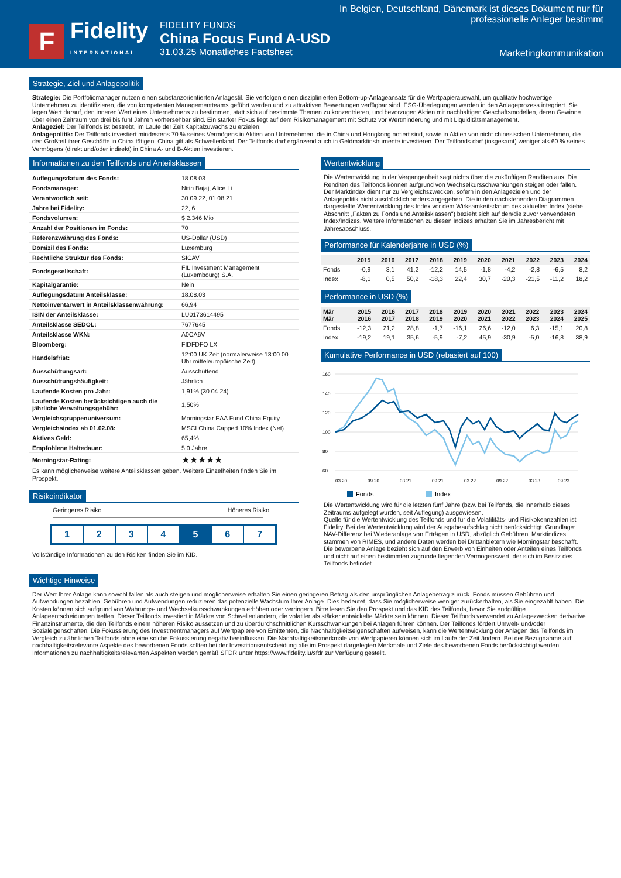F
Fidelity
INTERNATIONAL
FIDELITY FUNDS
China Focus Fund A-USD
31.03.25 Monatliches Factsheet
In Belgien, Deutschland, Dänemark ist dieses Dokument nur für professionelle Anleger bestimmt
Marketingkommunikation
Strategie, Ziel und Anlagepolitik
Strategie: Die Portfoliomanager nutzen einen substanzorientierten Anlagestil. Sie verfolgen einen disziplinierten Bottom-up-Anlageansatz für die Wertpapierauswahl, um qualitativ hochwertige Unternehmen zu identifizieren, die von kompetenten Managementteams geführt werden und zu attraktiven Bewertungen verfügbar sind. ESG-Überlegungen werden in den Anlageprozess integriert. Sie legen Wert darauf, den inneren Wert eines Unternehmens zu bestimmen, statt sich auf bestimmte Themen zu konzentrieren, und bevorzugen Aktien mit nachhaltigen Geschäftsmodellen, deren Gewinne über einen Zeitraum von drei bis fünf Jahren vorhersehbar sind. Ein starker Fokus liegt auf dem Risikomanagement mit Schutz vor Wertminderung und mit Liquiditätsmanagement.
Anlageziel: Der Teilfonds ist bestrebt, im Laufe der Zeit Kapitalzuwachs zu erzielen.
Anlagepolitik: Der Teilfonds investiert mindestens 70 % seines Vermögens in Aktien von Unternehmen, die in China und Hongkong notiert sind, sowie in Aktien von nicht chinesischen Unternehmen, die den Großteil ihrer Geschäfte in China tätigen. China gilt als Schwellenland. Der Teilfonds darf ergänzend auch in Geldmarktinstrumente investieren. Der Teilfonds darf (insgesamt) weniger als 60 % seines Vermögens (direkt und/oder indirekt) in China A- und B-Aktien investieren.
Informationen zu den Teilfonds und Anteilsklassen
| Auflegungsdatum des Fonds: | 18.08.03 |
| Fondsmanager: | Nitin Bajaj, Alice Li |
| Verantwortlich seit: | 30.09.22, 01.08.21 |
| Jahre bei Fidelity: | 22, 6 |
| Fondsvolumen: | $ 2.346 Mio |
| Anzahl der Positionen im Fonds: | 70 |
| Referenzwährung des Fonds: | US-Dollar (USD) |
| Domizil des Fonds: | Luxemburg |
| Rechtliche Struktur des Fonds: | SICAV |
| Fondsgesellschaft: | FIL Investment Management (Luxembourg) S.A. |
| Kapitalgarantie: | Nein |
| Auflegungsdatum Anteilsklasse: | 18.08.03 |
| Nettoinventarwert in Anteilsklassenwährung: | 66,94 |
| ISIN der Anteilsklasse: | LU0173614495 |
| Anteilsklasse SEDOL: | 7677645 |
| Anteilsklasse WKN: | A0CA6V |
| Bloomberg: | FIDFDFO LX |
| Handelsfrist: | 12:00 UK Zeit (normalerweise 13:00.00 Uhr mitteleuropäische Zeit) |
| Ausschüttungsart: | Ausschüttend |
| Ausschüttungshäufigkeit: | Jährlich |
| Laufende Kosten pro Jahr: | 1,91% (30.04.24) |
| Laufende Kosten berücksichtigen auch die jährliche Verwaltungsgebühr: | 1,50% |
| Vergleichsgruppenuniversum: | Morningstar EAA Fund China Equity |
| Vergleichsindex ab 01.02.08: | MSCI China Capped 10% Index (Net) |
| Aktives Geld: | 65,4% |
| Empfohlene Haltedauer: | 5,0 Jahre |
| Morningstar-Rating: | ★★★★★ |
Es kann möglicherweise weitere Anteilsklassen geben. Weitere Einzelheiten finden Sie im Prospekt.
Risikoindikator
Geringeres Risiko Höheres Risiko
1 2 3 4 5 6 7
Vollständige Informationen zu den Risiken finden Sie im KID.
Wertentwicklung
Die Wertentwicklung in der Vergangenheit sagt nichts über die zukünftigen Renditen aus. Die Renditen des Teilfonds können aufgrund von Wechselkursschwankungen steigen oder fallen. Der Marktindex dient nur zu Vergleichszwecken, sofern in den Anlagezielen und der Anlagepolitik nicht ausdrücklich anders angegeben. Die in den nachstehenden Diagrammen dargestellte Wertentwicklung des Index vor dem Wirksamkeitsdatum des aktuellen Index (siehe Abschnitt „Fakten zu Fonds und Anteilsklassen") bezieht sich auf den/die zuvor verwendeten Index/Indizes. Weitere Informationen zu diesen Indizes erhalten Sie im Jahresbericht mit Jahresabschluss.
Performance für Kalenderjahre in USD (%)
| | 2015 | 2016 | 2017 | 2018 | 2019 | 2020 | 2021 | 2022 | 2023 | 2024 |
| --- | --- | --- | --- | --- | --- | --- | --- | --- | --- | --- |
| Fonds | -0,9 | 3,1 | 41,2 | -12,2 | 14,5 | -1,8 | -4,2 | -2,8 | -6,5 | 8,2 |
| Index | -8,1 | 0,5 | 50,2 | -18,3 | 22,4 | 30,7 | -20,3 | -21,5 | -11,2 | 18,2 |
Performance in USD (%)
| Mär Mär | 2015 2016 | 2016 2017 | 2017 2018 | 2018 2019 | 2019 2020 | 2020 2021 | 2021 2022 | 2022 2023 | 2023 2024 | 2024 2025 |
| --- | --- | --- | --- | --- | --- | --- | --- | --- | --- | --- |
| Fonds | -12,3 | 21,2 | 28,8 | -1,7 | -16,1 | 26,6 | -12,0 | 6,3 | -15,1 | 20,8 |
| Index | -19,2 | 19,1 | 35,6 | -5,9 | -7,2 | 45,9 | -30,9 | -5,0 | -16,8 | 38,9 |
Kumulative Performance in USD (rebasiert auf 100)
160
140
120
100
80
60
03.20
09.20
03.21
09.21
03.22
09.22
03.23
09.23
Fonds
Index
Die Wertentwicklung wird für die letzten fünf Jahre (bzw. bei Teilfonds, die innerhalb dieses Zeitraums aufgelegt wurden, seit Auflegung) ausgewiesen.
Quelle für die Wertentwicklung des Teilfonds und für die Volatilitäts- und Risikokennzahlen ist Fidelity. Bei der Wertentwicklung wird der Ausgabeaufschlag nicht berücksichtigt. Grundlage: NAV-Differenz bei Wiederanlage von Erträgen in USD, abzüglich Gebühren. Marktindizes stammen von RIMES, und andere Daten werden bei Drittanbietern wie Morningstar beschafft. Die beworbene Anlage bezieht sich auf den Erwerb von Einheiten oder Anteilen eines Teilfonds und nicht auf einen bestimmten zugrunde liegenden Vermögenswert, der sich im Besitz des Teilfonds befindet.
Wichtige Hinweise
Der Wert Ihrer Anlage kann sowohl fallen als auch steigen und möglicherweise erhalten Sie einen geringeren Betrag als den ursprünglichen Anlagebetrag zurück. Fonds müssen Gebühren und Aufwendungen bezahlen. Gebühren und Aufwendungen reduzieren das potenzielle Wachstum Ihrer Anlage. Dies bedeutet, dass Sie möglicherweise weniger zurückerhalten, als Sie eingezahlt haben. Die Kosten können sich aufgrund von Währungs- und Wechselkursschwankungen erhöhen oder verringern. Bitte lesen Sie den Prospekt und das KID des Teilfonds, bevor Sie endgültige Anlageentscheidungen treffen. Dieser Teilfonds investiert in Märkte von Schwellenländern, die volatiler als stärker entwickelte Märkte sein können. Dieser Teilfonds verwendet zu Anlagezwecken derivative Finanzinstrumente, die den Teilfonds einem höheren Risiko aussetzen und zu überdurchschnittlichen Kursschwankungen bei Anlagen führen können. Der Teilfonds fördert Umwelt- und/oder Sozialeigenschaften. Die Fokussierung des Investmentmanagers auf Wertpapiere von Emittenten, die Nachhaltigkeitseigenschaften aufweisen, kann die Wertentwicklung der Anlagen des Teilfonds im Vergleich zu ähnlichen Teilfonds ohne eine solche Fokussierung negativ beeinflussen. Die Nachhaltigkeitsmerkmale von Wertpapieren können sich im Laufe der Zeit ändern. Bei der Bezugnahme auf nachhaltigkeitsrelevante Aspekte des beworbenen Fonds sollten bei der Investitionsentscheidung alle im Prospekt dargelegten Merkmale und Ziele des beworbenen Fonds berücksichtigt werden. Informationen zu nachhaltigkeitsrelevanten Aspekten werden gemäß SFDR unter https://www.fidelity.lu/sfdr zur Verfügung gestellt.